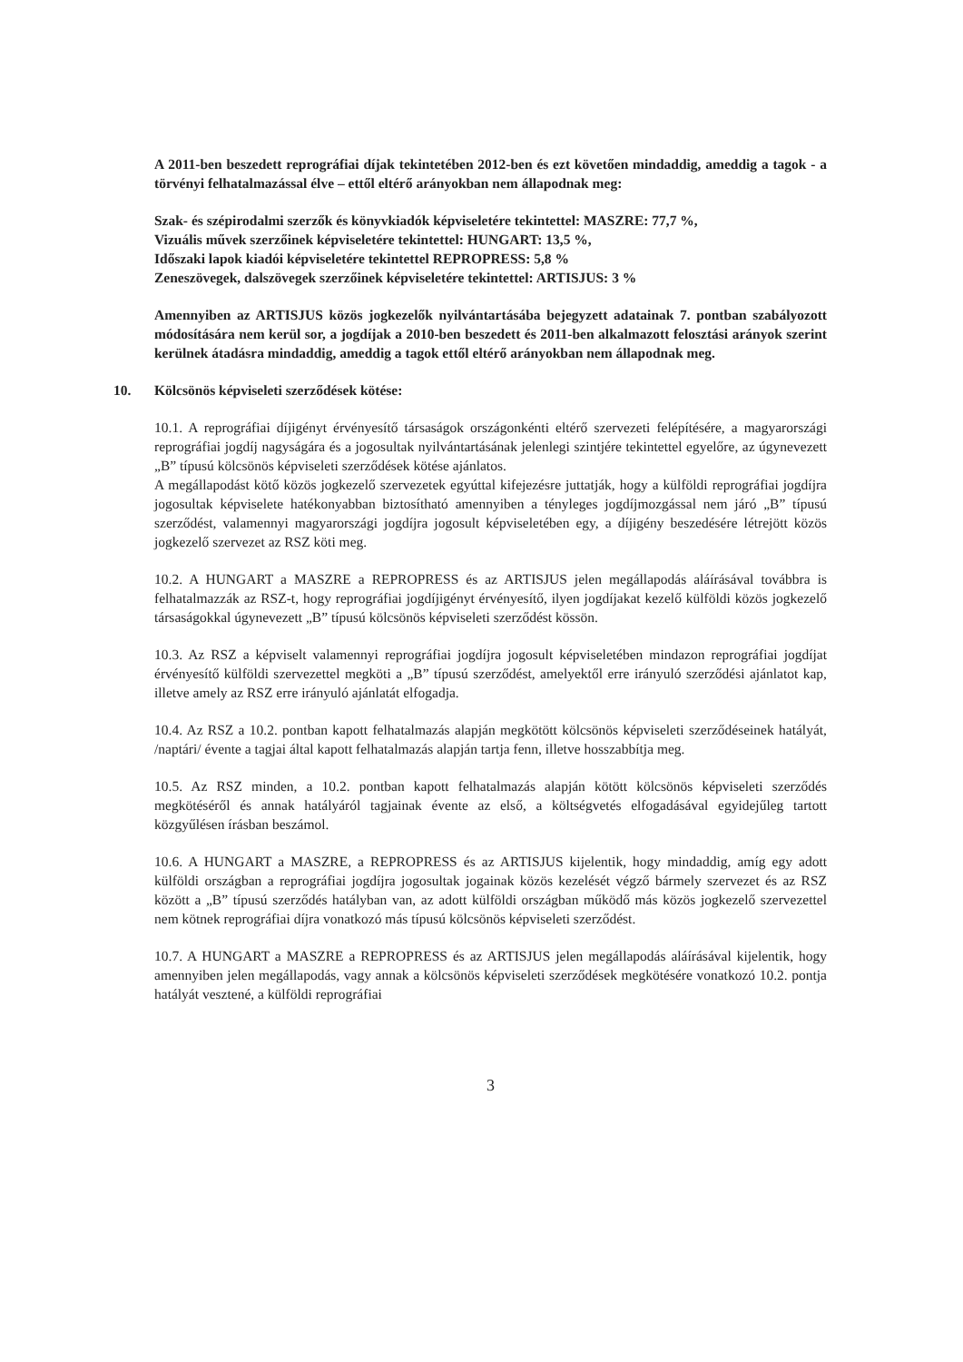A 2011-ben beszedett reprográfiai díjak tekintetében 2012-ben és ezt követően mindaddig, ameddig a tagok - a törvényi felhatalmazással élve – ettől eltérő arányokban nem állapodnak meg:
Szak- és szépirodalmi szerzők és könyvkiadók képviseletére tekintettel: MASZRE: 77,7 %,
Vizuális művek szerzőinek képviseletére tekintettel: HUNGART: 13,5 %,
Időszaki lapok kiadói képviseletére tekintettel REPROPRESS: 5,8 %
Zeneszövegek, dalszövegek szerzőinek képviseletére tekintettel: ARTISJUS: 3 %
Amennyiben az ARTISJUS közös jogkezelők nyilvántartásába bejegyzett adatainak 7. pontban szabályozott módosítására nem kerül sor, a jogdíjak a 2010-ben beszedett és 2011-ben alkalmazott felosztási arányok szerint kerülnek átadásra mindaddig, ameddig a tagok ettől eltérő arányokban nem állapodnak meg.
10. Kölcsönös képviseleti szerződések kötése:
10.1. A reprográfiai díjigényt érvényesítő társaságok országonkénti eltérő szervezeti felépítésére, a magyarországi reprográfiai jogdíj nagyságára és a jogosultak nyilvántartásának jelenlegi szintjére tekintettel egyelőre, az úgynevezett „B” típusú kölcsönös képviseleti szerződések kötése ajánlatos.
A megállapodást kötő közös jogkezelő szervezetek egyúttal kifejezésre juttatják, hogy a külföldi reprográfiai jogdíjra jogosultak képviselete hatékonyabban biztosítható amennyiben a tényleges jogdíjmozgással nem járó „B” típusú szerződést, valamennyi magyarországi jogdíjra jogosult képviseletében egy, a díjigény beszedésére létrejött közös jogkezelő szervezet az RSZ köti meg.
10.2. A HUNGART a MASZRE a REPROPRESS és az ARTISJUS jelen megállapodás aláírásával továbbra is felhatalmazzák az RSZ-t, hogy reprográfiai jogdíjigényt érvényesítő, ilyen jogdíjakat kezelő külföldi közös jogkezelő társaságokkal úgynevezett „B” típusú kölcsönös képviseleti szerződést kössön.
10.3. Az RSZ a képviselt valamennyi reprográfiai jogdíjra jogosult képviseletében mindazon reprográfiai jogdíjat érvényesítő külföldi szervezettel megköti a „B” típusú szerződést, amelyektől erre irányuló szerződési ajánlatot kap, illetve amely az RSZ erre irányuló ajánlatát elfogadja.
10.4. Az RSZ a 10.2. pontban kapott felhatalmazás alapján megkötött kölcsönös képviseleti szerződéseinek hatályát, /naptári/ évente a tagjai által kapott felhatalmazás alapján tartja fenn, illetve hosszabbítja meg.
10.5. Az RSZ minden, a 10.2. pontban kapott felhatalmazás alapján kötött kölcsönös képviseleti szerződés megkötéséről és annak hatályáról tagjainak évente az első, a költségvetés elfogadásával egyidejűleg tartott közgyűlésen írásban beszámol.
10.6. A HUNGART a MASZRE, a REPROPRESS és az ARTISJUS kijelentik, hogy mindaddig, amíg egy adott külföldi országban a reprográfiai jogdíjra jogosultak jogainak közös kezelését végző bármely szervezet és az RSZ között a „B” típusú szerződés hatályban van, az adott külföldi országban működő más közös jogkezelő szervezettel nem kötnek reprográfiai díjra vonatkozó más típusú kölcsönös képviseleti szerződést.
10.7. A HUNGART a MASZRE a REPROPRESS és az ARTISJUS jelen megállapodás aláírásával kijelentik, hogy amennyiben jelen megállapodás, vagy annak a kölcsönös képviseleti szerződések megkötésére vonatkozó 10.2. pontja hatályát vesztené, a külföldi reprográfiai
3